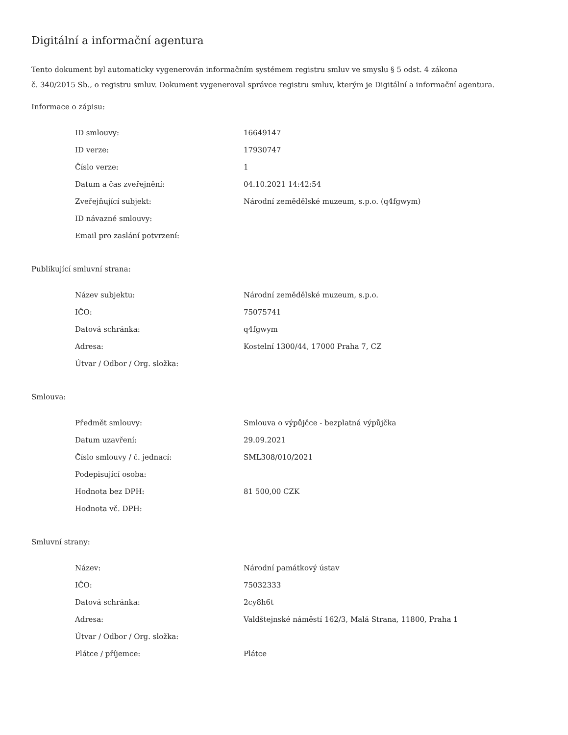Digitální a informační agentura
Tento dokument byl automaticky vygenerován informačním systémem registru smluv ve smyslu § 5 odst. 4 zákona
č. 340/2015 Sb., o registru smluv. Dokument vygeneroval správce registru smluv, kterým je Digitální a informační agentura.
Informace o zápisu:
| ID smlouvy: | 16649147 |
| ID verze: | 17930747 |
| Číslo verze: | 1 |
| Datum a čas zveřejnění: | 04.10.2021 14:42:54 |
| Zveřejňující subjekt: | Národní zemědělské muzeum, s.p.o. (q4fgwym) |
| ID návazné smlouvy: | |
| Email pro zaslání potvrzení: | |
Publikující smluvní strana:
| Název subjektu: | Národní zemědělské muzeum, s.p.o. |
| IČO: | 75075741 |
| Datová schránka: | q4fgwym |
| Adresa: | Kostelní 1300/44, 17000 Praha 7, CZ |
| Útvar / Odbor / Org. složka: | |
Smlouva:
| Předmět smlouvy: | Smlouva o výpůjčce - bezplatná výpůjčka |
| Datum uzavření: | 29.09.2021 |
| Číslo smlouvy / č. jednací: | SML308/010/2021 |
| Podepisující osoba: | |
| Hodnota bez DPH: | 81 500,00 CZK |
| Hodnota vč. DPH: | |
Smluvní strany:
| Název: | Národní památkový ústav |
| IČO: | 75032333 |
| Datová schránka: | 2cy8h6t |
| Adresa: | Valdštejnské náměstí 162/3, Malá Strana, 11800, Praha 1 |
| Útvar / Odbor / Org. složka: | |
| Plátce / příjemce: | Plátce |